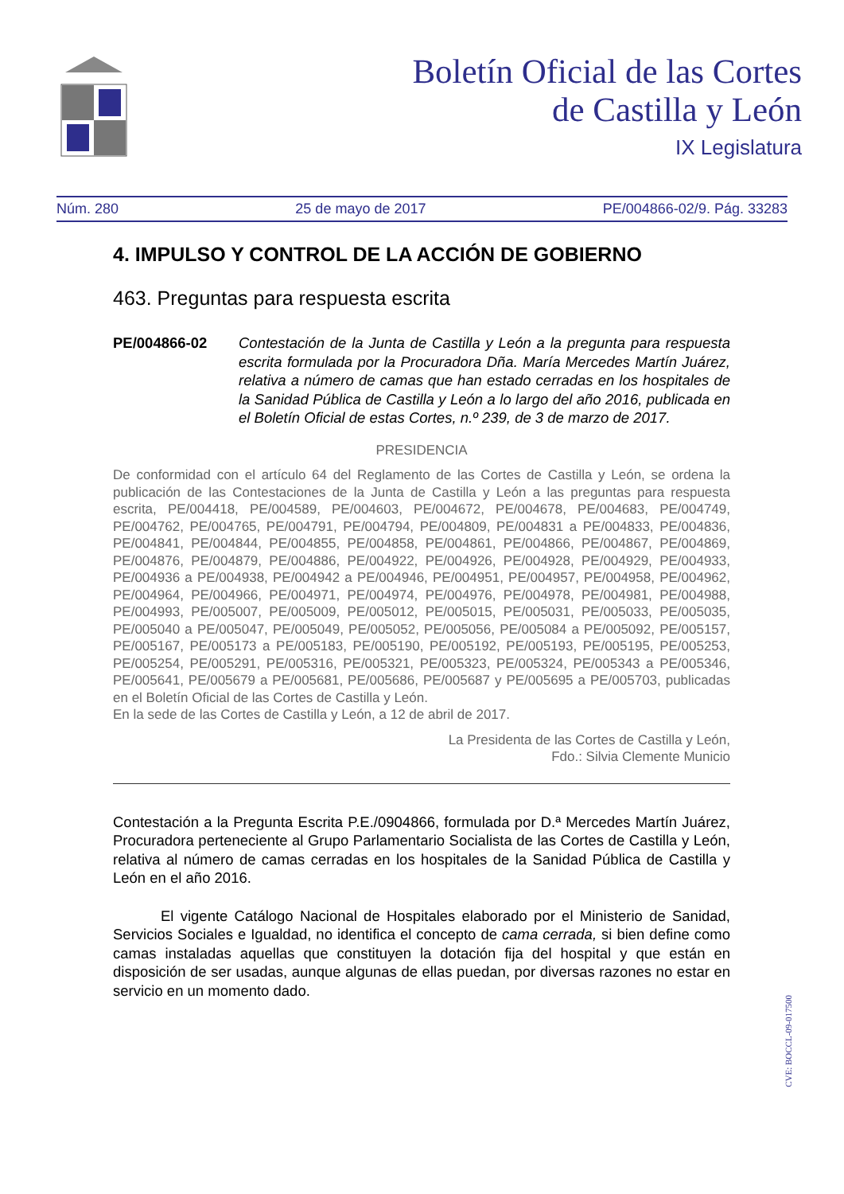Boletín Oficial de las Cortes
de Castilla y León
IX Legislatura
Núm. 280 25 de mayo de 2017 PE/004866-02/9. Pág. 33283
4. IMPULSO Y CONTROL DE LA ACCIÓN DE GOBIERNO
463. Preguntas para respuesta escrita
PE/004866-02 Contestación de la Junta de Castilla y León a la pregunta para respuesta escrita formulada por la Procuradora Dña. María Mercedes Martín Juárez, relativa a número de camas que han estado cerradas en los hospitales de la Sanidad Pública de Castilla y León a lo largo del año 2016, publicada en el Boletín Oficial de estas Cortes, n.º 239, de 3 de marzo de 2017.
PRESIDENCIA
De conformidad con el artículo 64 del Reglamento de las Cortes de Castilla y León, se ordena la publicación de las Contestaciones de la Junta de Castilla y León a las preguntas para respuesta escrita, PE/004418, PE/004589, PE/004603, PE/004672, PE/004678, PE/004683, PE/004749, PE/004762, PE/004765, PE/004791, PE/004794, PE/004809, PE/004831 a PE/004833, PE/004836, PE/004841, PE/004844, PE/004855, PE/004858, PE/004861, PE/004866, PE/004867, PE/004869, PE/004876, PE/004879, PE/004886, PE/004922, PE/004926, PE/004928, PE/004929, PE/004933, PE/004936 a PE/004938, PE/004942 a PE/004946, PE/004951, PE/004957, PE/004958, PE/004962, PE/004964, PE/004966, PE/004971, PE/004974, PE/004976, PE/004978, PE/004981, PE/004988, PE/004993, PE/005007, PE/005009, PE/005012, PE/005015, PE/005031, PE/005033, PE/005035, PE/005040 a PE/005047, PE/005049, PE/005052, PE/005056, PE/005084 a PE/005092, PE/005157, PE/005167, PE/005173 a PE/005183, PE/005190, PE/005192, PE/005193, PE/005195, PE/005253, PE/005254, PE/005291, PE/005316, PE/005321, PE/005323, PE/005324, PE/005343 a PE/005346, PE/005641, PE/005679 a PE/005681, PE/005686, PE/005687 y PE/005695 a PE/005703, publicadas en el Boletín Oficial de las Cortes de Castilla y León.
En la sede de las Cortes de Castilla y León, a 12 de abril de 2017.
La Presidenta de las Cortes de Castilla y León,
Fdo.: Silvia Clemente Municio
Contestación a la Pregunta Escrita P.E./0904866, formulada por D.ª Mercedes Martín Juárez, Procuradora perteneciente al Grupo Parlamentario Socialista de las Cortes de Castilla y León, relativa al número de camas cerradas en los hospitales de la Sanidad Pública de Castilla y León en el año 2016.
El vigente Catálogo Nacional de Hospitales elaborado por el Ministerio de Sanidad, Servicios Sociales e Igualdad, no identifica el concepto de cama cerrada, si bien define como camas instaladas aquellas que constituyen la dotación fija del hospital y que están en disposición de ser usadas, aunque algunas de ellas puedan, por diversas razones no estar en servicio en un momento dado.
CVE: BOCCL-09-017500